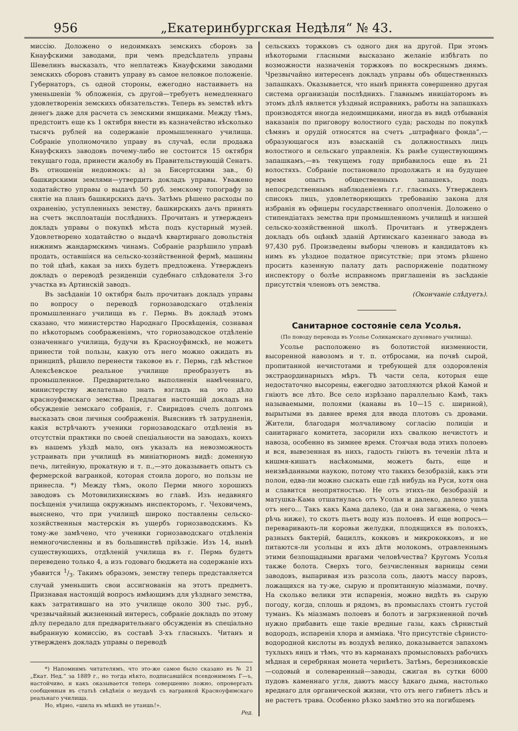956 „Екатеринбургская Недѣля“ № 43.
миссію. Доложено о недоимкахъ земскихъ сборовъ за Кнауфскими заводами, при чемъ предсѣдатель управы Шевелинъ высказалъ, что неплатежъ Кнауфскими заводами земскихъ сборовъ ставитъ управу въ самое неловкое положеніе. Губернаторъ, съ одной стороны, ежегодно настаиваетъ на уменьшеніи % обложенія, съ другой—требуетъ немедленнаго удовлетворенія земскихъ обязательствъ. Теперь въ земствѣ нѣтъ денегъ даже для расчета съ земскими ямщиками. Между тѣмъ, предстоитъ еще къ 1 октября внести въ казначейство нѣсколько тысячъ рублей на содержаніе промышленнаго училища. Собраніе уполномочило управу въ случаѣ, если продажа Кнауфскихъ заводовъ почему-либо не состоится 15 октября текущаго года, принести жалобу въ Правительствующій Сенатъ. Въ отношеніи недоимокъ: а) за Бисертскими зав., б) башкирскими землями—утвердить докладъ управы. Уважено ходатайство управы о выдачѣ 50 руб. земскому топографу за снятіе на планъ башкирскихъ дачъ. Затѣмъ рѣшено расходы по охраненію, уступленныхъ земству, башкирскихъ дачъ принять на счетъ эксплоатаціи послѣднихъ. Прочитанъ и утвержденъ докладъ управы о покупкѣ мѣста подъ кустарный музей. Удовлетворено ходатайство о выдачѣ квартирнаго довольствія нижнимъ жандармскимъ чинамъ. Собраніе разрѣшило управѣ продать, оставшіяся на сельско-хозяйственной фермѣ, машины по той цѣнѣ, какая за нихъ будетъ предложена. Утвержденъ докладъ о переводѣ резиденціи судебнаго слѣдователя 3-го участка въ Артинскій заводъ.
Въ засѣданіи 10 октября былъ прочитанъ докладъ управы по вопросу о переводѣ горнозаводскаго отдѣленія промышленнаго училища въ г. Пермь. Въ докладѣ этомъ сказано, что министерство Народнаго Просвѣщенія, сознавая по нѣкоторымъ соображеніямъ, что горнозаводское отдѣленіе означеннаго училища, будучи въ Красноуфимскѣ, не можетъ принести той пользы, какую отъ него можно ожидать въ принципѣ, рѣшило перенести таковое въ г. Пермь, гдѣ мѣстное Алексѣевское реальное училище преобразуетъ въ промышленное. Предварительно выполненія намѣченнаго, министерству желательно знать взглядъ на это дѣло красноуфимскаго земства. Предлагая настоящій докладъ на обсужденіе земскаго собранія, г. Свиридовъ счелъ долгомъ высказать свои личныя соображенія. Выяснивъ тѣ затрудненія, какія встрѣчаютъ ученики горнозаводскаго отдѣленія въ отсутствіи практики по своей спеціальности на заводахъ, коихъ въ нашемъ уѣздѣ мало, онъ указалъ на невозможность устраивать при училищѣ въ миніатюрномъ видѣ: доменную печь, литейную, прокатную и т. п.,—это доказываетъ опытъ съ фермерской вагранкой, которая стоила дорого, но пользы не принесла. *) Между тѣмъ, около Перми много хорошихъ заводовъ съ Мотовилихинскимъ во главѣ. Изъ недавняго посѣщенія училища окружнымъ инспекторомъ, г. Чеховичемъ, выяснено, что при училищѣ широко поставлены сельско-хозяйственныя мастерскія въ ущербъ горнозаводскимъ. Къ тому-же замѣчено, что ученики горнозаводскаго отдѣленія немногочисленны и въ большинствѣ пріѣзжіе. Изъ 14, нынѣ существующихъ, отдѣленій училища въ г. Пермь будетъ переведено только 4, а изъ годоваго бюджета на содержаніе ихъ убавится 1/3. Такимъ образомъ, земству теперь представляется случай уменьшить свои ассигнованія на этотъ предметъ. Признавая настоящій вопросъ имѣющимъ для уѣзднаго земства, какъ затратившаго на это училище около 300 тыс. руб., чрезвычайный жизненный интересъ, собраніе докладъ по этому дѣлу передало для предварительнаго обсужденія въ спеціально выбранную комиссію, въ составѣ 3-хъ гласныхъ. Читанъ и утвержденъ докладъ управы о переводѣ
*) Напомнимъ читателямъ, что это-же самое было сказано въ № 21 „Екат. Нед.“ за 1889 г., но тогда нѣкто, подписавшійся псевдонимомъ Г—ъ, настойчиво, и какъ оказывается теперь совершенно ложно, опровергалъ сообщенныя въ статьѣ свѣдѣнія о неудачѣ съ вагранкой Красноуфимскаго реальнаго училища.
Но, вѣрно, «шила въ мѣшкѣ не утаишь!».
Ред.
сельскихъ торжковъ съ одного дня на другой. При этомъ нѣкоторыми гласными высказано желаніе избѣгать по возможности назначенія торжковъ по воскреснымъ днямъ. Чрезвычайно интересенъ докладъ управы объ общественныхъ запашкахъ. Оказывается, что нынѣ принята совершенно другая система организаціи послѣднихъ. Главнымъ иниціаторомъ въ этомъ дѣлѣ является уѣздный исправникъ, работы на запашкахъ производятся иногда недоимщиками, иногда въ видѣ отбыванія наказанія по приговору волостного суда; расходы по покупкѣ сѣмянъ и орудій относятся на счетъ „штрафнаго фонда“,—образующагося изъ взысканій съ должностныхъ лицъ волостного и сельскаго управленія. Къ ранѣе существующимъ запашкамъ,—въ текущемъ году прибавилось еще въ 21 волостяхъ. Собраніе постановило продолжать и на будущее время опытъ общественныхъ запашекъ, подъ непосредственнымъ наблюденіемъ г.г. гласныхъ. Утвержденъ списокъ лицъ, удовлетворяющихъ требованію закона для избранія въ офицеры государственнаго ополченія. Доложено о стипендіатахъ земства при промышленномъ училищѣ и низшей сельско-хозяйственной школѣ. Прочитанъ и утвержденъ докладъ объ оцѣнкѣ зданій Артинскаго казеннаго завода въ 97,430 руб. Произведены выборы членовъ и кандидатовъ къ нимъ въ уѣздное податное присутствіе; при этомъ рѣшено просить казенную палату дать распоряженіе податному инспектору о болѣе исправномъ приглашеніи въ засѣданіе присутствія членовъ отъ земства.
(Окончаніе слѣдуетъ).
Санитарное состояніе села Усолья.
(По поводу перевода въ Усолье Соликамскаго духовнаго училища).
Усолье расположено въ болотистой низменности, высоренной навозомъ и т. п. отбросами, на почвѣ сырой, пропитанной нечистотами и требующей для оздоровленія экстраординарныхъ мѣръ. Тѣ части села, которыя еще недостаточно высорены, ежегодно затопляются рѣкой Камой и гніютъ все лѣто. Все село изрѣзано параллельно Камѣ, такъ называемыми, полоями (канавы въ 10—15 с. шириной), вырытыми въ давнее время для ввода плотовъ съ дровами. Жители, благодаря молчаливому согласію полиціи и санитарнаго комитета, засорили ихъ свалкою нечистотъ и навоза, особенно въ зимнее время. Стоячая вода этихъ полоевъ и вся, вывезенная въ нихъ, гадость гніютъ въ теченіи лѣта и кишмя-кишатъ насѣкомыми, можетъ быть, еще и неизвѣданными наукою, потому что такихъ безобразій, какъ эти полои, едва-ли можно сыскать еще гдѣ нибудь на Руси, хотя она и славится неопрятностью. Не отъ этихъ-ли безобразій и матушка-Кама отшатнулась отъ Усолья и далеко, далеко ушла отъ него... Такъ какъ Кама далеко, (да и она загажена, о чемъ рѣчь ниже), то скотъ пьетъ воду изъ полоевъ. И еще вопросъ—переваривають-ли коровьи желудки, плодящихся въ полояхъ, разныхъ бактерій, бациллъ, кокковъ и микрококковъ, и не питаются-ли усольцы и ихъ дѣти молокомъ, отравленнымъ этими безпощадными врагами человѣчества? Кругомъ Усолья также болота. Сверхъ того, безчисленныя варницы семи заводовъ, выпаривая изъ разсола соль, даютъ массу паровъ, ложащихся на ту-же, сырую и пропитанную міазмами, почву. На сколько велики эти испаренія, можно видѣть въ сырую погоду, когда, сплошь и рядомъ, въ промыслахъ стоитъ густой туманъ. Къ міазмамъ полоевъ и болотъ и загрязненной почвѣ нужно прибавить еще такіе вредные газы, какъ сѣрнистый водородъ, испаренія хлора и аммiака. Что присутствіе сѣрнисто-водородной кислоты въ воздухѣ велико, доказывается запахомъ тухлыхъ яицъ и тѣмъ, что въ карманахъ промысловыхъ рабочихъ мѣдная и серебряная монета чернѣетъ. Затѣмъ, березниковскіе—содовый и солеваренный—заводы, сжигая въ сутки 6000 пудовъ каменнаго угля, даютъ массу ѣдкаго дыма, настолько вреднаго для органической жизни, что отъ него гибнетъ лѣсъ и не растетъ трава. Особенно рѣзко замѣтно это на погибшемъ